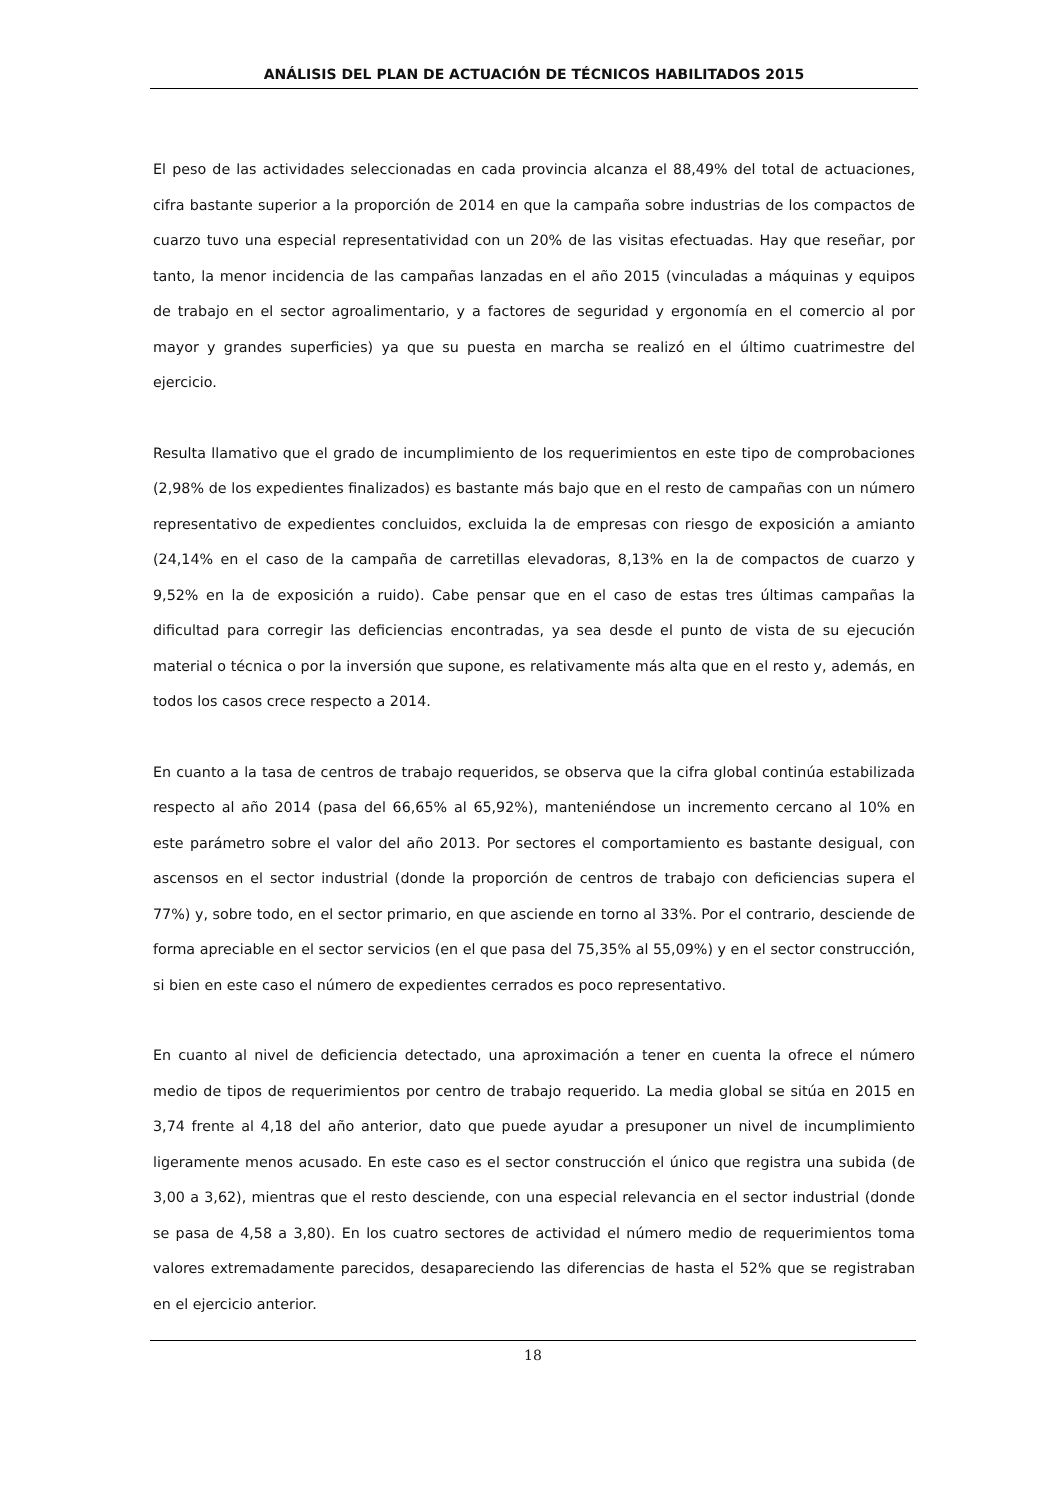ANÁLISIS DEL PLAN DE ACTUACIÓN DE TÉCNICOS HABILITADOS 2015
El peso de las actividades seleccionadas en cada provincia alcanza el 88,49% del total de actuaciones, cifra bastante superior a la proporción de 2014 en que la campaña sobre industrias de los compactos de cuarzo tuvo una especial representatividad con un 20% de las visitas efectuadas. Hay que reseñar, por tanto, la menor incidencia de las campañas lanzadas en el año 2015 (vinculadas a máquinas y equipos de trabajo en el sector agroalimentario, y a factores de seguridad y ergonomía en el comercio al por mayor y grandes superficies) ya que su puesta en marcha se realizó en el último cuatrimestre del ejercicio.
Resulta llamativo que el grado de incumplimiento de los requerimientos en este tipo de comprobaciones (2,98% de los expedientes finalizados) es bastante más bajo que en el resto de campañas con un número representativo de expedientes concluidos, excluida la de empresas con riesgo de exposición a amianto (24,14% en el caso de la campaña de carretillas elevadoras, 8,13% en la de compactos de cuarzo y 9,52% en la de exposición a ruido). Cabe pensar que en el caso de estas tres últimas campañas la dificultad para corregir las deficiencias encontradas, ya sea desde el punto de vista de su ejecución material o técnica o por la inversión que supone, es relativamente más alta que en el resto y, además, en todos los casos crece respecto a 2014.
En cuanto a la tasa de centros de trabajo requeridos, se observa que la cifra global continúa estabilizada respecto al año 2014 (pasa del 66,65% al 65,92%), manteniéndose un incremento cercano al 10% en este parámetro sobre el valor del año 2013. Por sectores el comportamiento es bastante desigual, con ascensos en el sector industrial (donde la proporción de centros de trabajo con deficiencias supera el 77%) y, sobre todo, en el sector primario, en que asciende en torno al 33%. Por el contrario, desciende de forma apreciable en el sector servicios (en el que pasa del 75,35% al 55,09%) y en el sector construcción, si bien en este caso el número de expedientes cerrados es poco representativo.
En cuanto al nivel de deficiencia detectado, una aproximación a tener en cuenta la ofrece el número medio de tipos de requerimientos por centro de trabajo requerido. La media global se sitúa en 2015 en 3,74 frente al 4,18 del año anterior, dato que puede ayudar a presuponer un nivel de incumplimiento ligeramente menos acusado. En este caso es el sector construcción el único que registra una subida (de 3,00 a 3,62), mientras que el resto desciende, con una especial relevancia en el sector industrial (donde se pasa de 4,58 a 3,80). En los cuatro sectores de actividad el número medio de requerimientos toma valores extremadamente parecidos, desapareciendo las diferencias de hasta el 52% que se registraban en el ejercicio anterior.
18